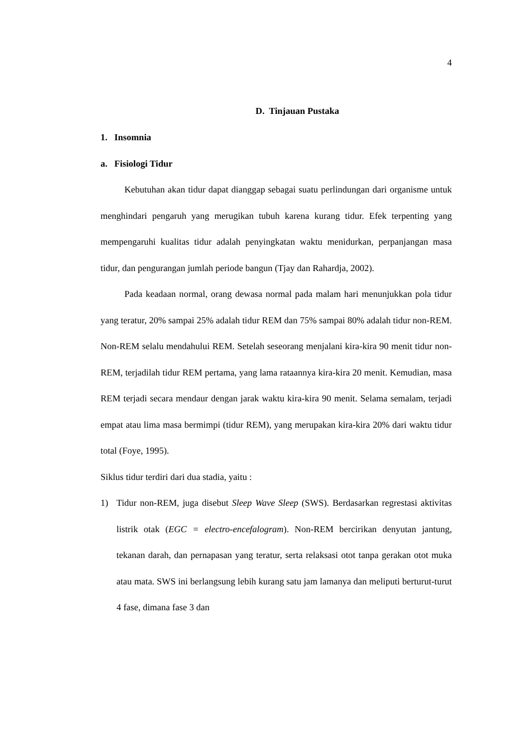4
D. Tinjauan Pustaka
1. Insomnia
a. Fisiologi Tidur
Kebutuhan akan tidur dapat dianggap sebagai suatu perlindungan dari organisme untuk menghindari pengaruh yang merugikan tubuh karena kurang tidur. Efek terpenting yang mempengaruhi kualitas tidur adalah penyingkatan waktu menidurkan, perpanjangan masa tidur, dan pengurangan jumlah periode bangun (Tjay dan Rahardja, 2002).
Pada keadaan normal, orang dewasa normal pada malam hari menunjukkan pola tidur yang teratur, 20% sampai 25% adalah tidur REM dan 75% sampai 80% adalah tidur non-REM. Non-REM selalu mendahului REM. Setelah seseorang menjalani kira-kira 90 menit tidur non-REM, terjadilah tidur REM pertama, yang lama rataannya kira-kira 20 menit. Kemudian, masa REM terjadi secara mendaur dengan jarak waktu kira-kira 90 menit. Selama semalam, terjadi empat atau lima masa bermimpi (tidur REM), yang merupakan kira-kira 20% dari waktu tidur total (Foye, 1995).
Siklus tidur terdiri dari dua stadia, yaitu :
1) Tidur non-REM, juga disebut Sleep Wave Sleep (SWS). Berdasarkan regrestasi aktivitas listrik otak (EGC = electro-encefalogram). Non-REM bercirikan denyutan jantung, tekanan darah, dan pernapasan yang teratur, serta relaksasi otot tanpa gerakan otot muka atau mata. SWS ini berlangsung lebih kurang satu jam lamanya dan meliputi berturut-turut 4 fase, dimana fase 3 dan